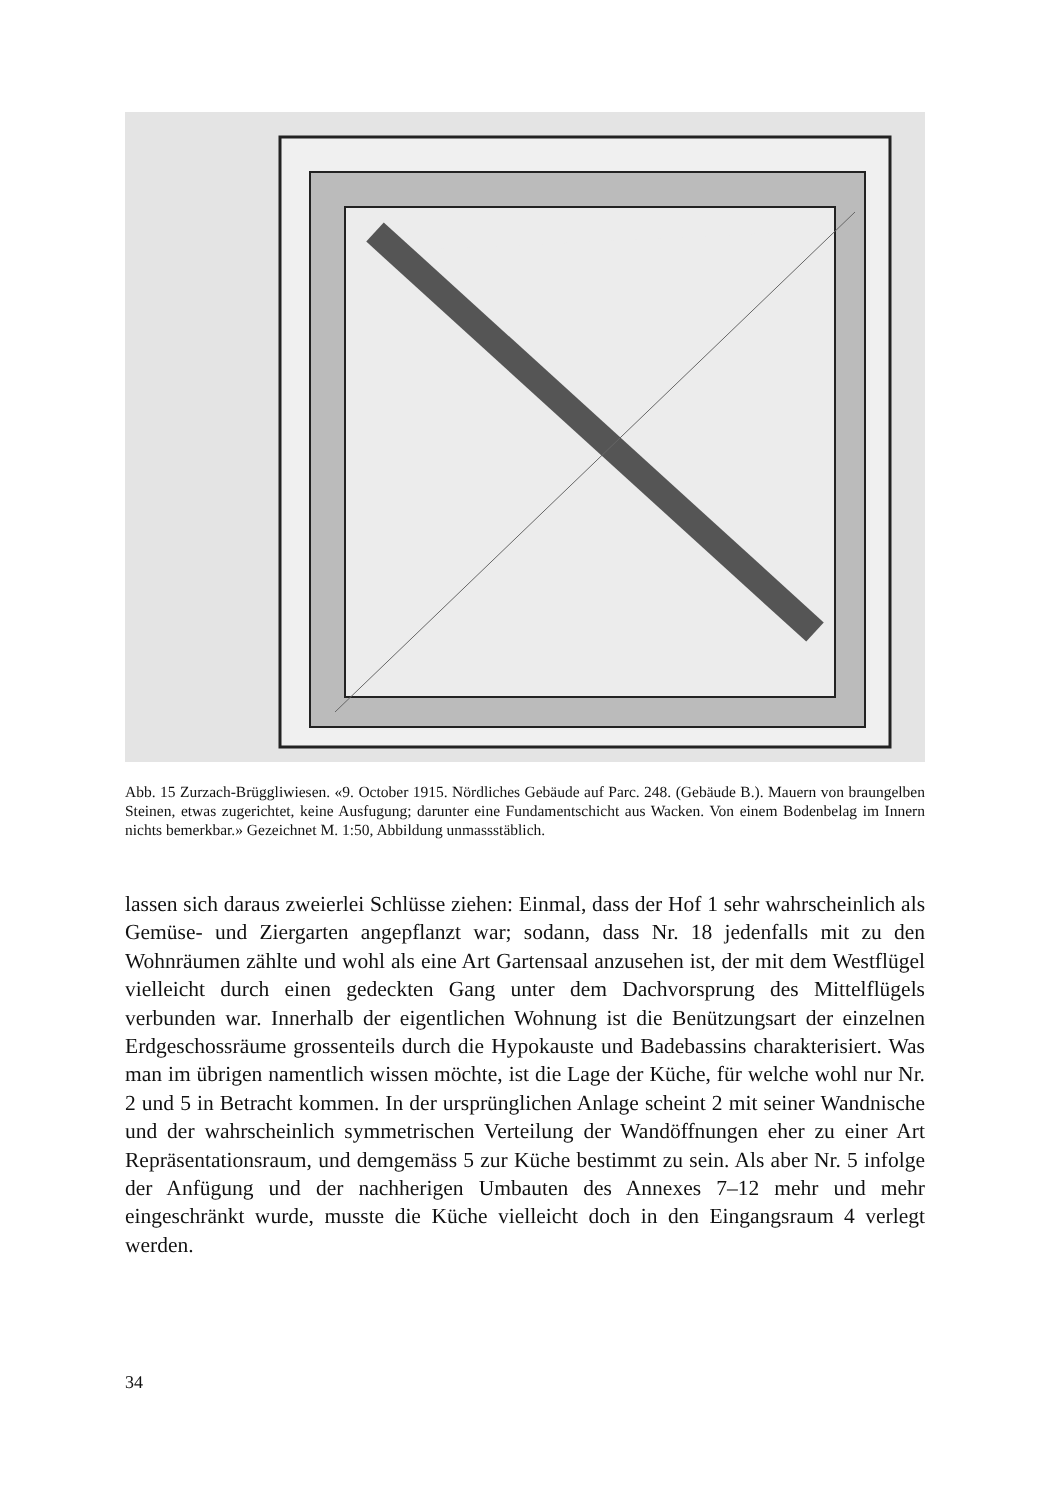Abb. 15 Zurzach-Brüggliwiesen. «9. October 1915. Nördliches Gebäude auf Parc. 248. (Gebäude B.). Mauern von braungelben Steinen, etwas zugerichtet, keine Ausfugung; darunter eine Fundamentschicht aus Wacken. Von einem Bodenbelag im Innern nichts bemerkbar.» Gezeichnet M. 1:50, Abbildung unmassstäblich.
lassen sich daraus zweierlei Schlüsse ziehen: Einmal, dass der Hof 1 sehr wahrscheinlich als Gemüse- und Ziergarten angepflanzt war; sodann, dass Nr. 18 jedenfalls mit zu den Wohnräumen zählte und wohl als eine Art Gartensaal anzusehen ist, der mit dem Westflügel vielleicht durch einen gedeckten Gang unter dem Dachvorsprung des Mittelflügels verbunden war. Innerhalb der eigentlichen Wohnung ist die Benützungsart der einzelnen Erdgeschossräume grossenteils durch die Hypokauste und Badebassins charakterisiert. Was man im übrigen namentlich wissen möchte, ist die Lage der Küche, für welche wohl nur Nr. 2 und 5 in Betracht kommen. In der ursprünglichen Anlage scheint 2 mit seiner Wandnische und der wahrscheinlich symmetrischen Verteilung der Wandöffnungen eher zu einer Art Repräsentationsraum, und demgemäss 5 zur Küche bestimmt zu sein. Als aber Nr. 5 infolge der Anfügung und der nachherigen Umbauten des Annexes 7–12 mehr und mehr eingeschränkt wurde, musste die Küche vielleicht doch in den Eingangsraum 4 verlegt werden.
34